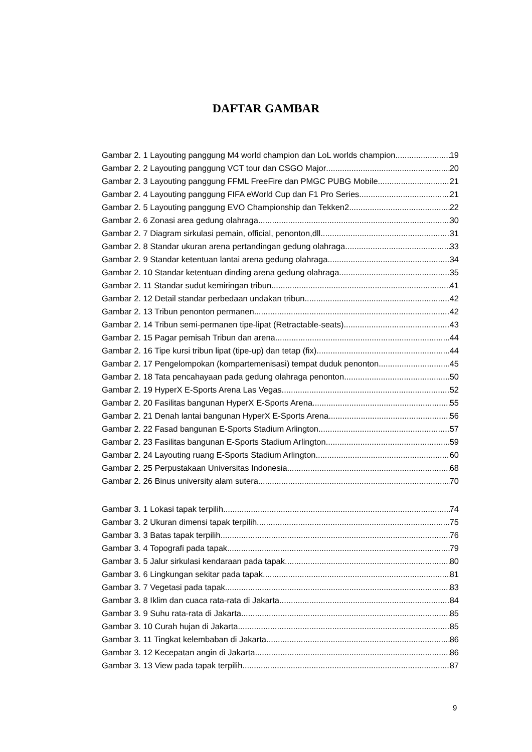DAFTAR GAMBAR
Gambar 2. 1 Layouting panggung M4 world champion dan LoL worlds champion 19
Gambar 2. 2 Layouting panggung VCT tour dan CSGO Major 20
Gambar 2. 3 Layouting panggung FFML FreeFire dan PMGC PUBG Mobile 21
Gambar 2. 4 Layouting panggung FIFA eWorld Cup dan F1 Pro Series 21
Gambar 2. 5 Layouting panggung EVO Championship dan Tekken2 22
Gambar 2. 6 Zonasi area gedung olahraga 30
Gambar 2. 7 Diagram sirkulasi pemain, official, penonton,dll 31
Gambar 2. 8 Standar ukuran arena pertandingan gedung olahraga 33
Gambar 2. 9 Standar ketentuan lantai arena gedung olahraga 34
Gambar 2. 10 Standar ketentuan dinding arena gedung olahraga 35
Gambar 2. 11 Standar sudut kemiringan tribun 41
Gambar 2. 12 Detail standar perbedaan undakan tribun 42
Gambar 2. 13 Tribun penonton permanen 42
Gambar 2. 14 Tribun semi-permanen tipe-lipat (Retractable-seats) 43
Gambar 2. 15 Pagar pemisah Tribun dan arena 44
Gambar 2. 16 Tipe kursi tribun lipat (tipe-up) dan tetap (fix) 44
Gambar 2. 17 Pengelompokan (kompartemenisasi) tempat duduk penonton 45
Gambar 2. 18 Tata pencahayaan pada gedung olahraga penonton 50
Gambar 2. 19 HyperX E-Sports Arena Las Vegas 52
Gambar 2. 20 Fasilitas bangunan HyperX E-Sports Arena 55
Gambar 2. 21 Denah lantai bangunan HyperX E-Sports Arena 56
Gambar 2. 22 Fasad bangunan E-Sports Stadium Arlington 57
Gambar 2. 23 Fasilitas bangunan E-Sports Stadium Arlington 59
Gambar 2. 24 Layouting ruang E-Sports Stadium Arlington 60
Gambar 2. 25 Perpustakaan Universitas Indonesia 68
Gambar 2. 26 Binus university alam sutera 70
Gambar 3. 1 Lokasi tapak terpilih 74
Gambar 3. 2 Ukuran dimensi tapak terpilih 75
Gambar 3. 3 Batas tapak terpilih 76
Gambar 3. 4 Topografi pada tapak 79
Gambar 3. 5 Jalur sirkulasi kendaraan pada tapak 80
Gambar 3. 6 Lingkungan sekitar pada tapak 81
Gambar 3. 7 Vegetasi pada tapak 83
Gambar 3. 8 Iklim dan cuaca rata-rata di Jakarta 84
Gambar 3. 9 Suhu rata-rata di Jakarta 85
Gambar 3. 10 Curah hujan di Jakarta 85
Gambar 3. 11 Tingkat kelembaban di Jakarta 86
Gambar 3. 12 Kecepatan angin di Jakarta 86
Gambar 3. 13 View pada tapak terpilih 87
9